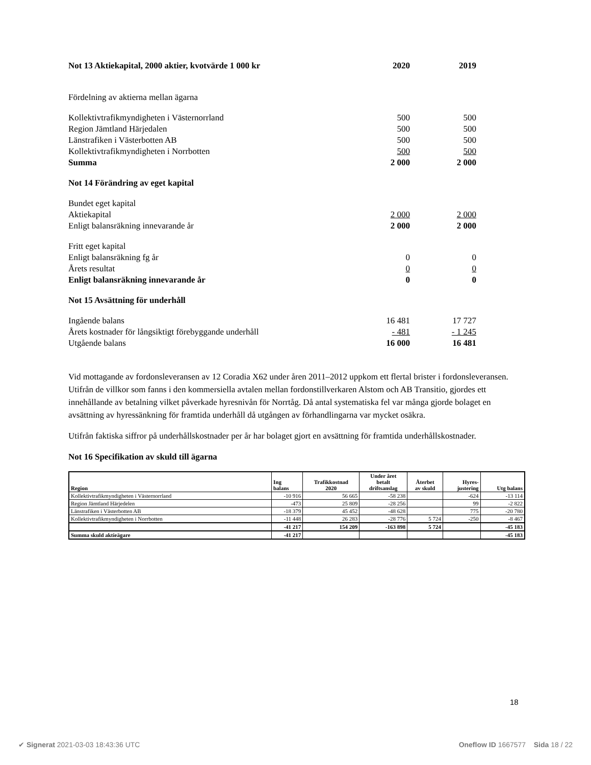| Not 13 Aktiekapital, 2000 aktier, kvotvärde 1 000 kr | 2020 | 2019 |
| Fördelning av aktierna mellan ägarna | | |
| Kollektivtrafikmyndigheten i Västernorrland | 500 | 500 |
| Region Jämtland Härjedalen | 500 | 500 |
| Länstrafiken i Västerbotten AB | 500 | 500 |
| Kollektivtrafikmyndigheten i Norrbotten | 500 | 500 |
| Summa | 2 000 | 2 000 |
| Not 14 Förändring av eget kapital | | |
| Bundet eget kapital | | |
| Aktiekapital | 2 000 | 2 000 |
| Enligt balansräkning innevarande år | 2 000 | 2 000 |
| Fritt eget kapital | | |
| Enligt balansräkning fg år | 0 | 0 |
| Årets resultat | 0 | 0 |
| Enligt balansräkning innevarande år | 0 | 0 |
| Not 15 Avsättning för underhåll | | |
| Ingående balans | 16 481 | 17 727 |
| Årets kostnader för långsiktigt förebyggande underhåll | - 481 | - 1 245 |
| Utgående balans | 16 000 | 16 481 |
Vid mottagande av fordonsleveransen av 12 Coradia X62 under åren 2011–2012 uppkom ett flertal brister i fordonsleveransen. Utifrån de villkor som fanns i den kommersiella avtalen mellan fordonstillverkaren Alstom och AB Transitio, gjordes ett innehållande av betalning vilket påverkade hyresnivån för Norrtåg. Då antal systematiska fel var många gjorde bolaget en avsättning av hyressänkning för framtida underhåll då utgången av förhandlingarna var mycket osäkra.
Utifrån faktiska siffror på underhållskostnader per år har bolaget gjort en avsättning för framtida underhållskostnader.
Not 16 Specifikation av skuld till ägarna
| Region | Ing balans | Trafikkostnad 2020 | Under året betalt driftsanslag | Återbet av skuld | Hyres- justering | Utg balans |
| --- | --- | --- | --- | --- | --- | --- |
| Kollektivtrafikmyndigheten i Västernorrland | -10 916 | 56 665 | -58 238 | | -624 | -13 114 |
| Region Jämtland Härjedelen | -473 | 25 809 | -28 256 | | 99 | -2 822 |
| Länstrafiken i Västerbotten AB | -18 379 | 45 452 | -48 628 | | 775 | -20 780 |
| Kollektivtrafikmyndigheten i Norrbotten | -11 448 | 26 283 | -28 776 | 5 724 | -250 | -8 467 |
| | -41 217 | 154 209 | -163 898 | 5 724 | | -45 183 |
| Summa skuld aktieägare | -41 217 | | | | | -45 183 |
18
✔ Signerat 2021-03-03 18:43:36 UTC Oneflow ID 1667577 Sida 18 / 22